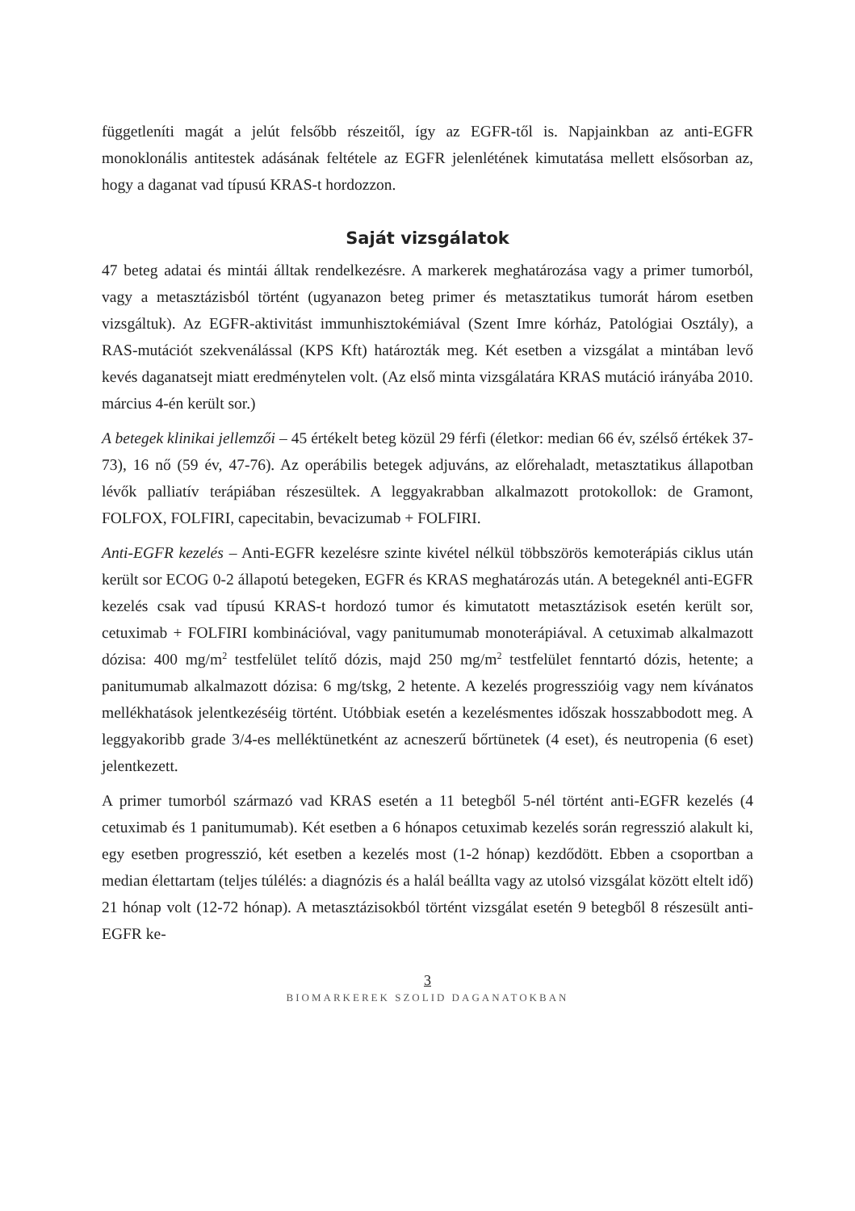függetleníti magát a jelút felsőbb részeitől, így az EGFR-től is. Napjainkban az anti-EGFR monoklonális antitestek adásának feltétele az EGFR jelenlétének kimutatása mellett elsősorban az, hogy a daganat vad típusú KRAS-t hordozzon.
Saját vizsgálatok
47 beteg adatai és mintái álltak rendelkezésre. A markerek meghatározása vagy a primer tumorból, vagy a metasztázisból történt (ugyanazon beteg primer és metasztatikus tumorát három esetben vizsgáltuk). Az EGFR-aktivitást immunhisztokémiával (Szent Imre kórház, Patológiai Osztály), a RAS-mutációt szekvenálással (KPS Kft) határozták meg. Két esetben a vizsgálat a mintában levő kevés daganatsejt miatt eredménytelen volt. (Az első minta vizsgálatára KRAS mutáció irányába 2010. március 4-én került sor.)
A betegek klinikai jellemzői – 45 értékelt beteg közül 29 férfi (életkor: median 66 év, szélső értékek 37-73), 16 nő (59 év, 47-76). Az operábilis betegek adjuváns, az előrehaladt, metasztatikus állapotban lévők palliatív terápiában részesültek. A leggyakrabban alkalmazott protokollok: de Gramont, FOLFOX, FOLFIRI, capecitabin, bevacizumab + FOLFIRI.
Anti-EGFR kezelés – Anti-EGFR kezelésre szinte kivétel nélkül többszörös kemoterápiás ciklus után került sor ECOG 0-2 állapotú betegeken, EGFR és KRAS meghatározás után. A betegeknél anti-EGFR kezelés csak vad típusú KRAS-t hordozó tumor és kimutatott metasztázisok esetén került sor, cetuximab + FOLFIRI kombinációval, vagy panitumumab monoterápiával. A cetuximab alkalmazott dózisa: 400 mg/m<sup>2</sup> testfelület telítő dózis, majd 250 mg/m<sup>2</sup> testfelület fenntartó dózis, hetente; a panitumumab alkalmazott dózisa: 6 mg/tskg, 2 hetente. A kezelés progresszióig vagy nem kívánatos mellékhatások jelentkezéséig történt. Utóbbiak esetén a kezelésmentes időszak hosszabbodott meg. A leggyakoribb grade 3/4-es melléktünetként az acneszerű bőrtünetek (4 eset), és neutropenia (6 eset) jelentkezett.
A primer tumorból származó vad KRAS esetén a 11 betegből 5-nél történt anti-EGFR kezelés (4 cetuximab és 1 panitumumab). Két esetben a 6 hónapos cetuximab kezelés során regresszió alakult ki, egy esetben progresszió, két esetben a kezelés most (1-2 hónap) kezdődött. Ebben a csoportban a median élettartam (teljes túlélés: a diagnózis és a halál beállta vagy az utolsó vizsgálat között eltelt idő) 21 hónap volt (12-72 hónap). A metasztázisokból történt vizsgálat esetén 9 betegből 8 részesült anti-EGFR ke-
3
BIOMARKEREK SZOLID DAGANATOKBAN